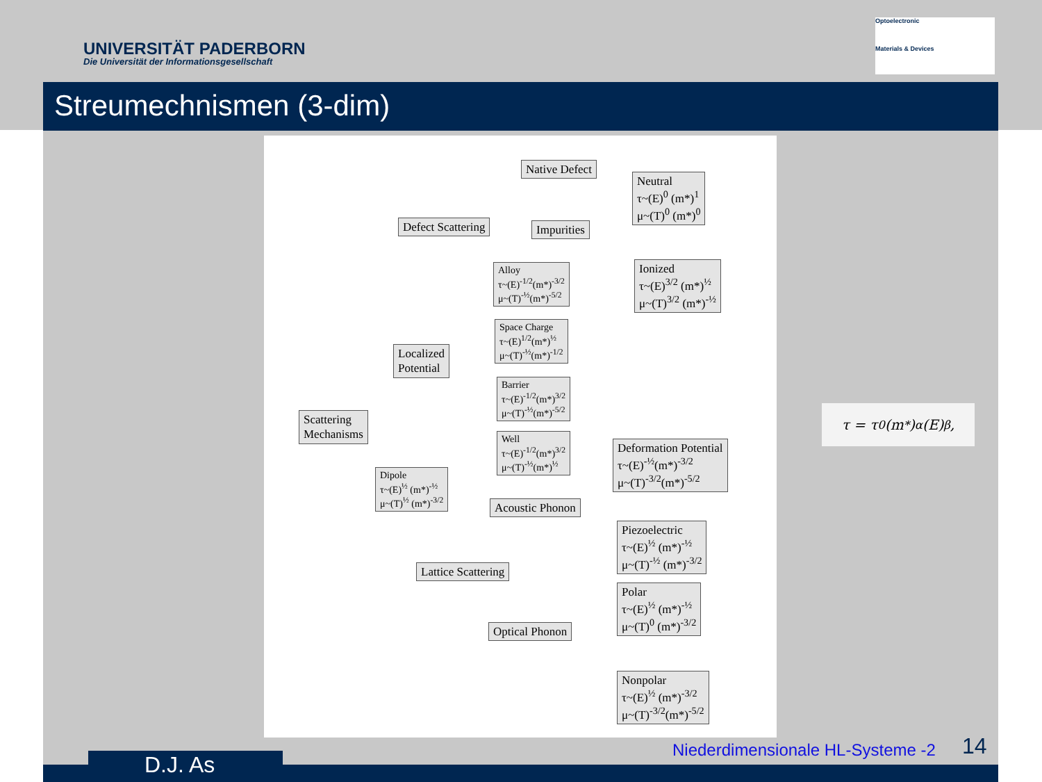UNIVERSITÄT PADERBORN
Die Universität der Informationsgesellschaft
Optoelectronic
Materials & Devices
Streumechnismen (3-dim)
Native Defect
Neutral
τ~(E)<sup>0</sup> (m*)<sup>1</sup>
μ~(T)<sup>0</sup> (m*)<sup>0</sup>
Defect Scattering Impurities
Ionized
τ~(E)<sup>3/2</sup> (m*)<sup>½</sup>
μ~(T)<sup>3/2</sup> (m*)<sup>-½</sup>
Alloy
τ~(E)<sup>-1/2</sup>(m*)<sup>-3/2</sup>
μ~(T)<sup>-½</sup>(m*)<sup>-5/2</sup>
Space Charge
τ~(E)<sup>1/2</sup>(m*)<sup>½</sup>
μ~(T)<sup>-½</sup>(m*)<sup>-1/2</sup>
Localized
Potential
Barrier
τ~(E)<sup>-1/2</sup>(m*)<sup>3/2</sup>
μ~(T)<sup>-½</sup>(m*)<sup>-5/2</sup>
Scattering
Mechanisms
Well
τ~(E)<sup>-1/2</sup>(m*)<sup>3/2</sup>
μ~(T)<sup>-½</sup>(m*)<sup>½</sup>
Deformation Potential
τ~(E)<sup>-½</sup>(m*)<sup>-3/2</sup>
μ~(T)<sup>-3/2</sup>(m*)<sup>-5/2</sup>
Dipole
τ~(E)<sup>½</sup> (m*)<sup>-½</sup>
μ~(T)<sup>½</sup> (m*)<sup>-3/2</sup>
Acoustic Phonon
Piezoelectric
τ~(E)<sup>½</sup> (m*)<sup>-½</sup>
μ~(T)<sup>-½</sup> (m*)<sup>-3/2</sup>
Lattice Scattering
Polar
τ~(E)<sup>½</sup> (m*)<sup>-½</sup>
μ~(T)<sup>0</sup> (m*)<sup>-3/2</sup>
Optical Phonon
Nonpolar
τ~(E)<sup>½</sup> (m*)<sup>-3/2</sup>
μ~(T)<sup>-3/2</sup>(m*)<sup>-5/2</sup>
τ = τ<sub>0</sub>(m<sup>*</sup>)<sup>α</sup>(E)<sup>β</sup>,
D.J. As
Niederdimensionale HL-Systeme -2
14